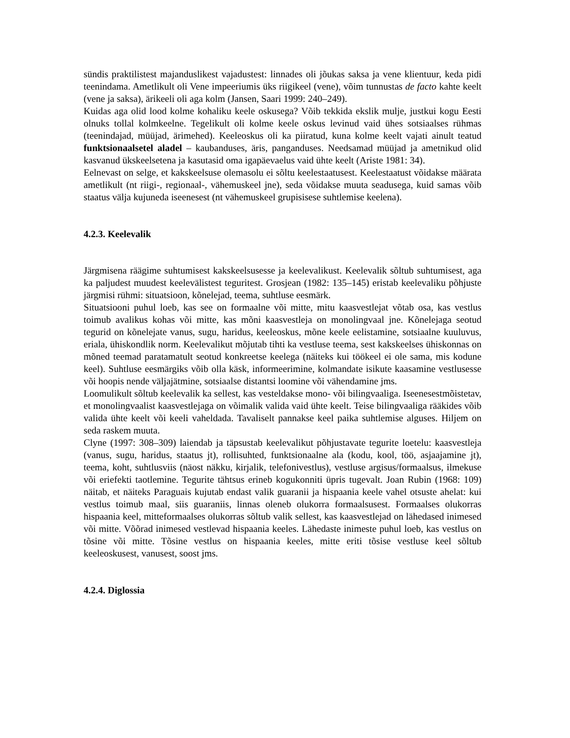sündis praktilistest majanduslikest vajadustest: linnades oli jõukas saksa ja vene klientuur, keda pidi teenindama. Ametlikult oli Vene impeeriumis üks riigikeel (vene), võim tunnustas de facto kahte keelt (vene ja saksa), ärikeeli oli aga kolm (Jansen, Saari 1999: 240–249).
Kuidas aga olid lood kolme kohaliku keele oskusega? Võib tekkida ekslik mulje, justkui kogu Eesti olnuks tollal kolmkeelne. Tegelikult oli kolme keele oskus levinud vaid ühes sotsiaalses rühmas (teenindajad, müüjad, ärimehed). Keeleoskus oli ka piiratud, kuna kolme keelt vajati ainult teatud funktsionaalsetel aladel – kaubanduses, äris, panganduses. Needsamad müüjad ja ametnikud olid kasvanud ükskeelsetena ja kasutasid oma igapäevaelus vaid ühte keelt (Ariste 1981: 34).
Eelnevast on selge, et kakskeelsuse olemasolu ei sõltu keelestaatusest. Keelestaatust võidakse määrata ametlikult (nt riigi-, regionaal-, vähemuskeel jne), seda võidakse muuta seadusega, kuid samas võib staatus välja kujuneda iseenesest (nt vähemuskeel grupisisese suhtlemise keelena).
4.2.3. Keelevalik
Järgmisena räägime suhtumisest kakskeelsusesse ja keelevalikust. Keelevalik sõltub suhtumisest, aga ka paljudest muudest keelevälistest teguritest. Grosjean (1982: 135–145) eristab keelevaliku põhjuste järgmisi rühmi: situatsioon, kõnelejad, teema, suhtluse eesmärk.
Situatsiooni puhul loeb, kas see on formaalne või mitte, mitu kaasvestlejat võtab osa, kas vestlus toimub avalikus kohas või mitte, kas mõni kaasvestleja on monolingvaal jne. Kõnelejaga seotud tegurid on kõnelejate vanus, sugu, haridus, keeleoskus, mõne keele eelistamine, sotsiaalne kuuluvus, eriala, ühiskondlik norm. Keelevalikut mõjutab tihti ka vestluse teema, sest kakskeelses ühiskonnas on mõned teemad paratamatult seotud konkreetse keelega (näiteks kui töökeel ei ole sama, mis kodune keel). Suhtluse eesmärgiks võib olla käsk, informeerimine, kolmandate isikute kaasamine vestlusesse või hoopis nende väljajätmine, sotsiaalse distantsi loomine või vähendamine jms.
Loomulikult sõltub keelevalik ka sellest, kas vesteldakse mono- või bilingvaaliga. Iseenesestmõistetav, et monolingvaalist kaasvestlejaga on võimalik valida vaid ühte keelt. Teise bilingvaaliga rääkides võib valida ühte keelt või keeli vaheldada. Tavaliselt pannakse keel paika suhtlemise alguses. Hiljem on seda raskem muuta.
Clyne (1997: 308–309) laiendab ja täpsustab keelevalikut põhjustavate tegurite loetelu: kaasvestleja (vanus, sugu, haridus, staatus jt), rollisuhted, funktsionaalne ala (kodu, kool, töö, asjaajamine jt), teema, koht, suhtlusviis (näost näkku, kirjalik, telefonivestlus), vestluse argisus/formaalsus, ilmekuse või eriefekti taotlemine. Tegurite tähtsus erineb kogukonniti üpris tugevalt. Joan Rubin (1968: 109) näitab, et näiteks Paraguais kujutab endast valik guaranii ja hispaania keele vahel otsuste ahelat: kui vestlus toimub maal, siis guaraniis, linnas oleneb olukorra formaalsusest. Formaalses olukorras hispaania keel, mitteformaalses olukorras sõltub valik sellest, kas kaasvestlejad on lähedased inimesed või mitte. Võõrad inimesed vestlevad hispaania keeles. Lähedaste inimeste puhul loeb, kas vestlus on tõsine või mitte. Tõsine vestlus on hispaania keeles, mitte eriti tõsise vestluse keel sõltub keeleoskusest, vanusest, soost jms.
4.2.4. Diglossia